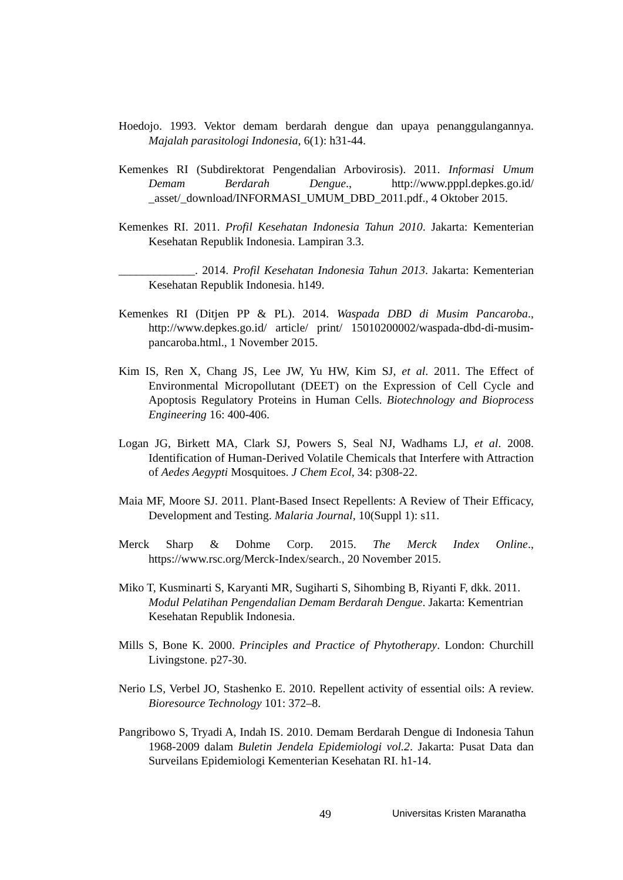Hoedojo. 1993. Vektor demam berdarah dengue dan upaya penanggulangannya. Majalah parasitologi Indonesia, 6(1): h31-44.
Kemenkes RI (Subdirektorat Pengendalian Arbovirosis). 2011. Informasi Umum Demam Berdarah Dengue., http://www.pppl.depkes.go.id/ _asset/_download/INFORMASI_UMUM_DBD_2011.pdf., 4 Oktober 2015.
Kemenkes RI. 2011. Profil Kesehatan Indonesia Tahun 2010. Jakarta: Kementerian Kesehatan Republik Indonesia. Lampiran 3.3.
_____________. 2014. Profil Kesehatan Indonesia Tahun 2013. Jakarta: Kementerian Kesehatan Republik Indonesia. h149.
Kemenkes RI (Ditjen PP & PL). 2014. Waspada DBD di Musim Pancaroba., http://www.depkes.go.id/ article/ print/ 15010200002/waspada-dbd-di-musim-pancaroba.html., 1 November 2015.
Kim IS, Ren X, Chang JS, Lee JW, Yu HW, Kim SJ, et al. 2011. The Effect of Environmental Micropollutant (DEET) on the Expression of Cell Cycle and Apoptosis Regulatory Proteins in Human Cells. Biotechnology and Bioprocess Engineering 16: 400-406.
Logan JG, Birkett MA, Clark SJ, Powers S, Seal NJ, Wadhams LJ, et al. 2008. Identification of Human-Derived Volatile Chemicals that Interfere with Attraction of Aedes Aegypti Mosquitoes. J Chem Ecol, 34: p308-22.
Maia MF, Moore SJ. 2011. Plant-Based Insect Repellents: A Review of Their Efficacy, Development and Testing. Malaria Journal, 10(Suppl 1): s11.
Merck Sharp & Dohme Corp. 2015. The Merck Index Online., https://www.rsc.org/Merck-Index/search., 20 November 2015.
Miko T, Kusminarti S, Karyanti MR, Sugiharti S, Sihombing B, Riyanti F, dkk. 2011. Modul Pelatihan Pengendalian Demam Berdarah Dengue. Jakarta: Kementrian Kesehatan Republik Indonesia.
Mills S, Bone K. 2000. Principles and Practice of Phytotherapy. London: Churchill Livingstone. p27-30.
Nerio LS, Verbel JO, Stashenko E. 2010. Repellent activity of essential oils: A review. Bioresource Technology 101: 372–8.
Pangribowo S, Tryadi A, Indah IS. 2010. Demam Berdarah Dengue di Indonesia Tahun 1968-2009 dalam Buletin Jendela Epidemiologi vol.2. Jakarta: Pusat Data dan Surveilans Epidemiologi Kementerian Kesehatan RI. h1-14.
49 Universitas Kristen Maranatha